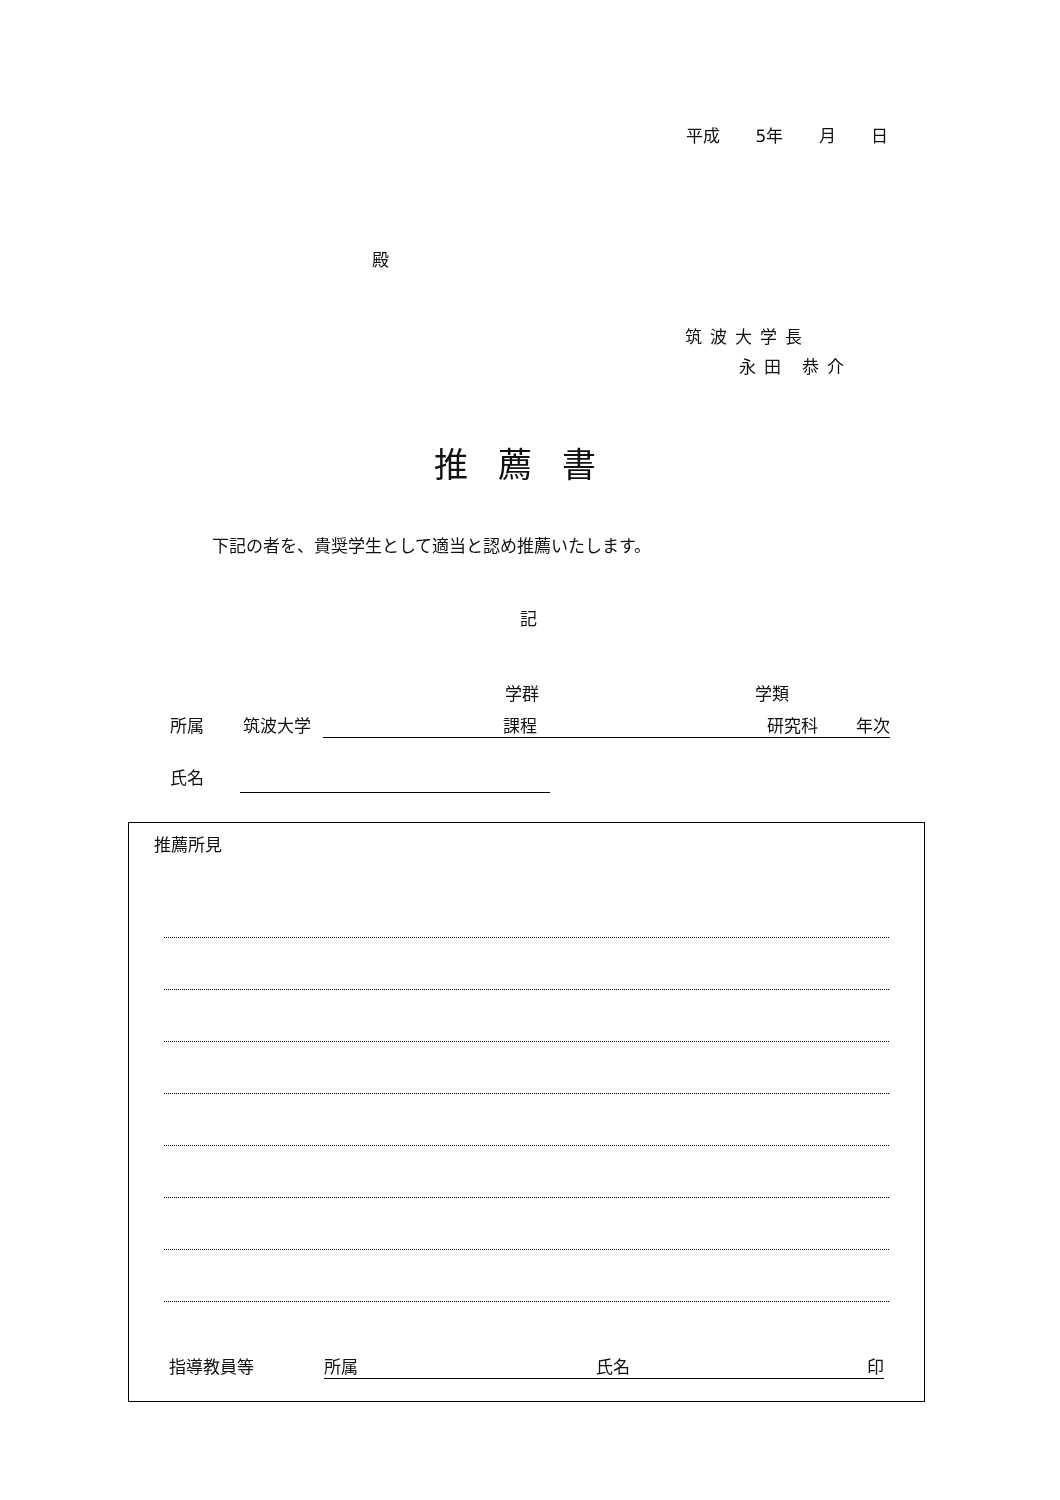平成 5年 月 日
殿
筑波大学長
永田 恭介
推薦書
下記の者を、貴奨学生として適当と認め推薦いたします。
記
学群 学類
所属 筑波大学 課程 研究科 年次
氏名
推薦所見
指導教員等 所属 氏名 印